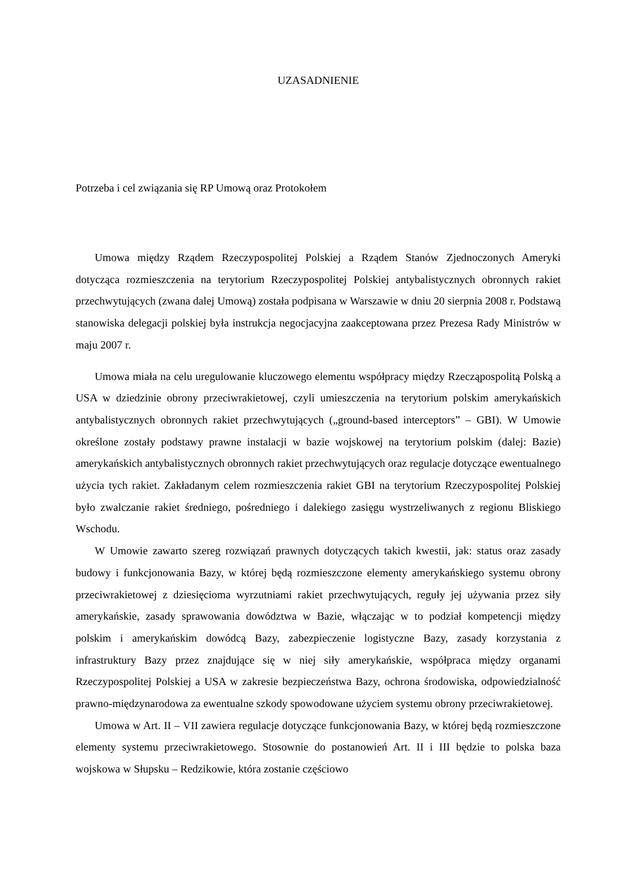UZASADNIENIE
Potrzeba i cel związania się RP Umową oraz Protokołem
Umowa między Rządem Rzeczypospolitej Polskiej a Rządem Stanów Zjednoczonych Ameryki dotycząca rozmieszczenia na terytorium Rzeczypospolitej Polskiej antybalistycznych obronnych rakiet przechwytujących (zwana dalej Umową) została podpisana w Warszawie w dniu 20 sierpnia 2008 r. Podstawą stanowiska delegacji polskiej była instrukcja negocjacyjna zaakceptowana przez Prezesa Rady Ministrów w maju 2007 r.
Umowa miała na celu uregulowanie kluczowego elementu współpracy między Rzecząpospolitą Polską a USA w dziedzinie obrony przeciwrakietowej, czyli umieszczenia na terytorium polskim amerykańskich antybalistycznych obronnych rakiet przechwytujących („ground-based interceptors” – GBI). W Umowie określone zostały podstawy prawne instalacji w bazie wojskowej na terytorium polskim (dalej: Bazie) amerykańskich antybalistycznych obronnych rakiet przechwytujących oraz regulacje dotyczące ewentualnego użycia tych rakiet. Zakładanym celem rozmieszczenia rakiet GBI na terytorium Rzeczypospolitej Polskiej było zwalczanie rakiet średniego, pośredniego i dalekiego zasięgu wystrzeliwanych z regionu Bliskiego Wschodu.
W Umowie zawarto szereg rozwiązań prawnych dotyczących takich kwestii, jak: status oraz zasady budowy i funkcjonowania Bazy, w której będą rozmieszczone elementy amerykańskiego systemu obrony przeciwrakietowej z dziesięcioma wyrzutniami rakiet przechwytujących, reguły jej używania przez siły amerykańskie, zasady sprawowania dowództwa w Bazie, włączając w to podział kompetencji między polskim i amerykańskim dowódcą Bazy, zabezpieczenie logistyczne Bazy, zasady korzystania z infrastruktury Bazy przez znajdujące się w niej siły amerykańskie, współpraca między organami Rzeczypospolitej Polskiej a USA w zakresie bezpieczeństwa Bazy, ochrona środowiska, odpowiedzialność prawno-międzynarodowa za ewentualne szkody spowodowane użyciem systemu obrony przeciwrakietowej.
Umowa w Art. II – VII zawiera regulacje dotyczące funkcjonowania Bazy, w której będą rozmieszczone elementy systemu przeciwrakietowego. Stosownie do postanowień Art. II i III będzie to polska baza wojskowa w Słupsku – Redzikowie, która zostanie częściowo